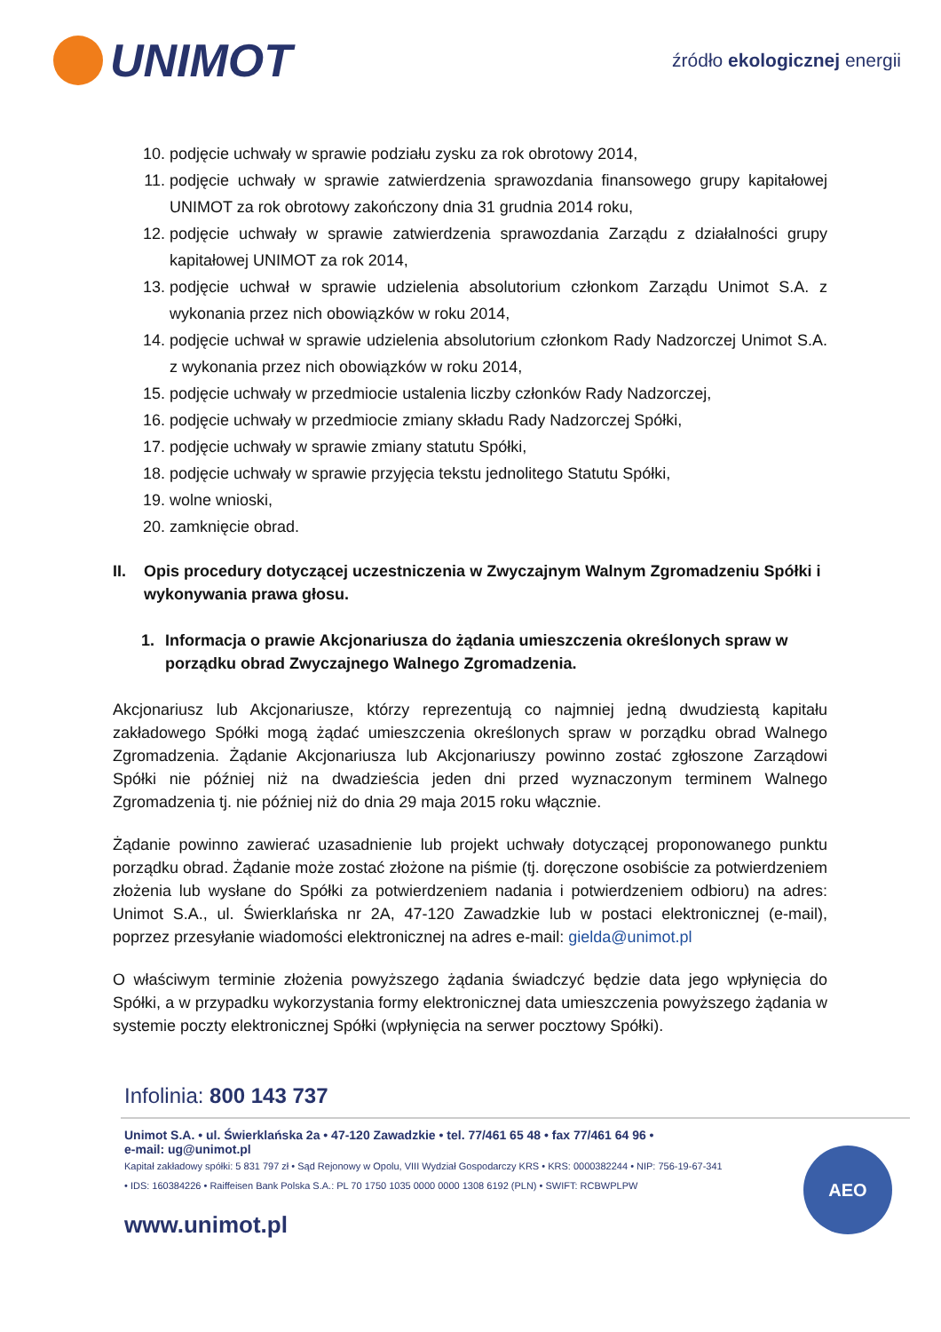UNIMOT
źródło ekologicznej energii
10. podjęcie uchwały w sprawie podziału zysku za rok obrotowy 2014,
11. podjęcie uchwały w sprawie zatwierdzenia sprawozdania finansowego grupy kapitałowej UNIMOT za rok obrotowy zakończony dnia 31 grudnia 2014 roku,
12. podjęcie uchwały w sprawie zatwierdzenia sprawozdania Zarządu z działalności grupy kapitałowej UNIMOT za rok 2014,
13. podjęcie uchwał w sprawie udzielenia absolutorium członkom Zarządu Unimot S.A. z wykonania przez nich obowiązków w roku 2014,
14. podjęcie uchwał w sprawie udzielenia absolutorium członkom Rady Nadzorczej Unimot S.A. z wykonania przez nich obowiązków w roku 2014,
15. podjęcie uchwały w przedmiocie ustalenia liczby członków Rady Nadzorczej,
16. podjęcie uchwały w przedmiocie zmiany składu Rady Nadzorczej Spółki,
17. podjęcie uchwały w sprawie zmiany statutu Spółki,
18. podjęcie uchwały w sprawie przyjęcia tekstu jednolitego Statutu Spółki,
19. wolne wnioski,
20. zamknięcie obrad.
II. Opis procedury dotyczącej uczestniczenia w Zwyczajnym Walnym Zgromadzeniu Spółki i wykonywania prawa głosu.
1. Informacja o prawie Akcjonariusza do żądania umieszczenia określonych spraw w porządku obrad Zwyczajnego Walnego Zgromadzenia.
Akcjonariusz lub Akcjonariusze, którzy reprezentują co najmniej jedną dwudziestą kapitału zakładowego Spółki mogą żądać umieszczenia określonych spraw w porządku obrad Walnego Zgromadzenia. Żądanie Akcjonariusza lub Akcjonariuszy powinno zostać zgłoszone Zarządowi Spółki nie później niż na dwadzieścia jeden dni przed wyznaczonym terminem Walnego Zgromadzenia tj. nie później niż do dnia 29 maja 2015 roku włącznie.
Żądanie powinno zawierać uzasadnienie lub projekt uchwały dotyczącej proponowanego punktu porządku obrad. Żądanie może zostać złożone na piśmie (tj. doręczone osobiście za potwierdzeniem złożenia lub wysłane do Spółki za potwierdzeniem nadania i potwierdzeniem odbioru) na adres: Unimot S.A., ul. Świerklańska nr 2A, 47-120 Zawadzkie lub w postaci elektronicznej (e-mail), poprzez przesyłanie wiadomości elektronicznej na adres e-mail: gielda@unimot.pl
O właściwym terminie złożenia powyższego żądania świadczyć będzie data jego wpłynięcia do Spółki, a w przypadku wykorzystania formy elektronicznej data umieszczenia powyższego żądania w systemie poczty elektronicznej Spółki (wpłynięcia na serwer pocztowy Spółki).
Infolinia: 800 143 737
Unimot S.A. • ul. Świerklańska 2a • 47-120 Zawadzkie • tel. 77/461 65 48 • fax 77/461 64 96 •
e-mail: ug@unimot.pl
Kapitał zakładowy spółki: 5 831 797 zł • Sąd Rejonowy w Opolu, VIII Wydział Gospodarczy KRS • KRS: 0000382244 • NIP: 756-19-67-341 • IDS: 160384226 • Raiffeisen Bank Polska S.A.: PL 70 1750 1035 0000 0000 1308 6192 (PLN) • SWIFT: RCBWPLPW
AEO
www.unimot.pl